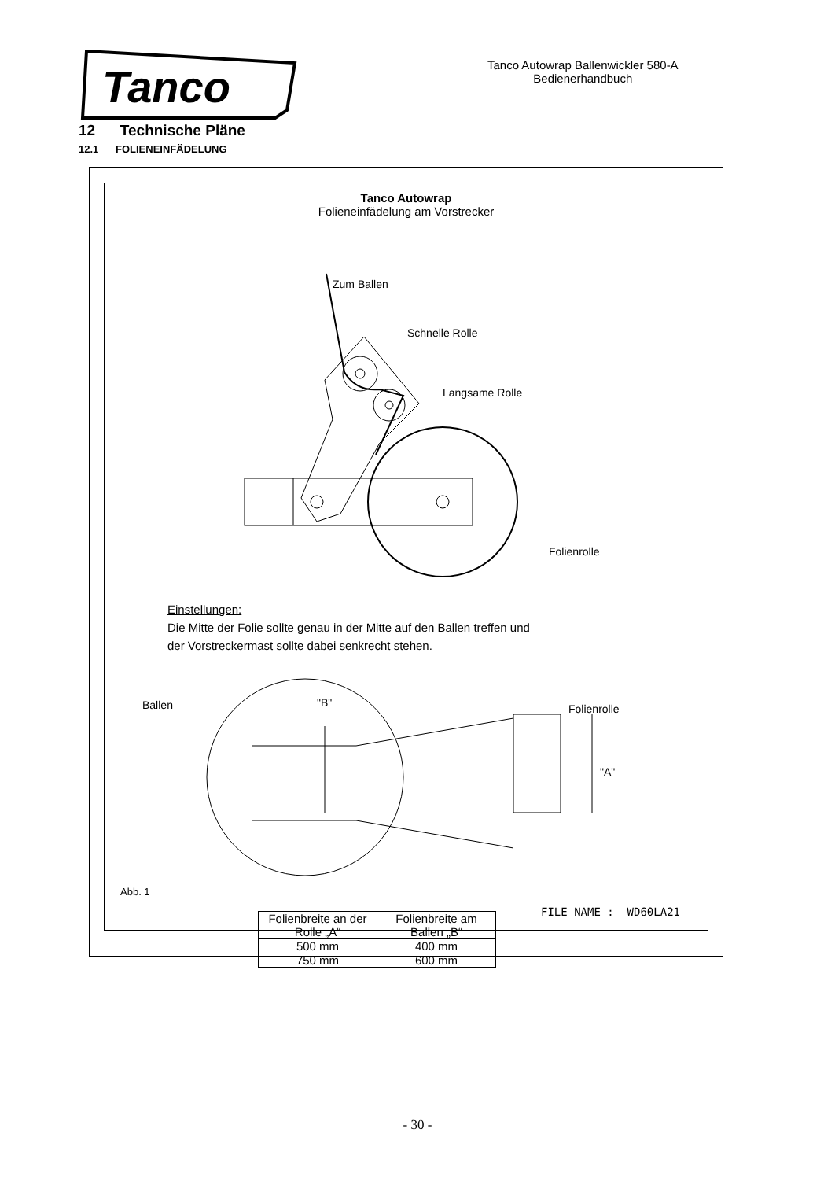Tanco
Tanco Autowrap Ballenwickler 580-A
Bedienerhandbuch
12 Technische Pläne
12.1 FOLIENEINFÄDELUNG
Tanco Autowrap
Folieneinfädelung am Vorstrecker
Zum Ballen
Schnelle Rolle
Langsame Rolle
Folienrolle
Einstellungen:
Die Mitte der Folie sollte genau in der Mitte auf den Ballen treffen und
der Vorstreckermast sollte dabei senkrecht stehen.
Ballen "B" Folienrolle
"A"
| Folienbreite an der Rolle „A“ | Folienbreite am Ballen „B“ |
| 500 mm | 400 mm |
| 750 mm | 600 mm |
Abb. 1
FILE NAME : WD60LA21
- 30 -